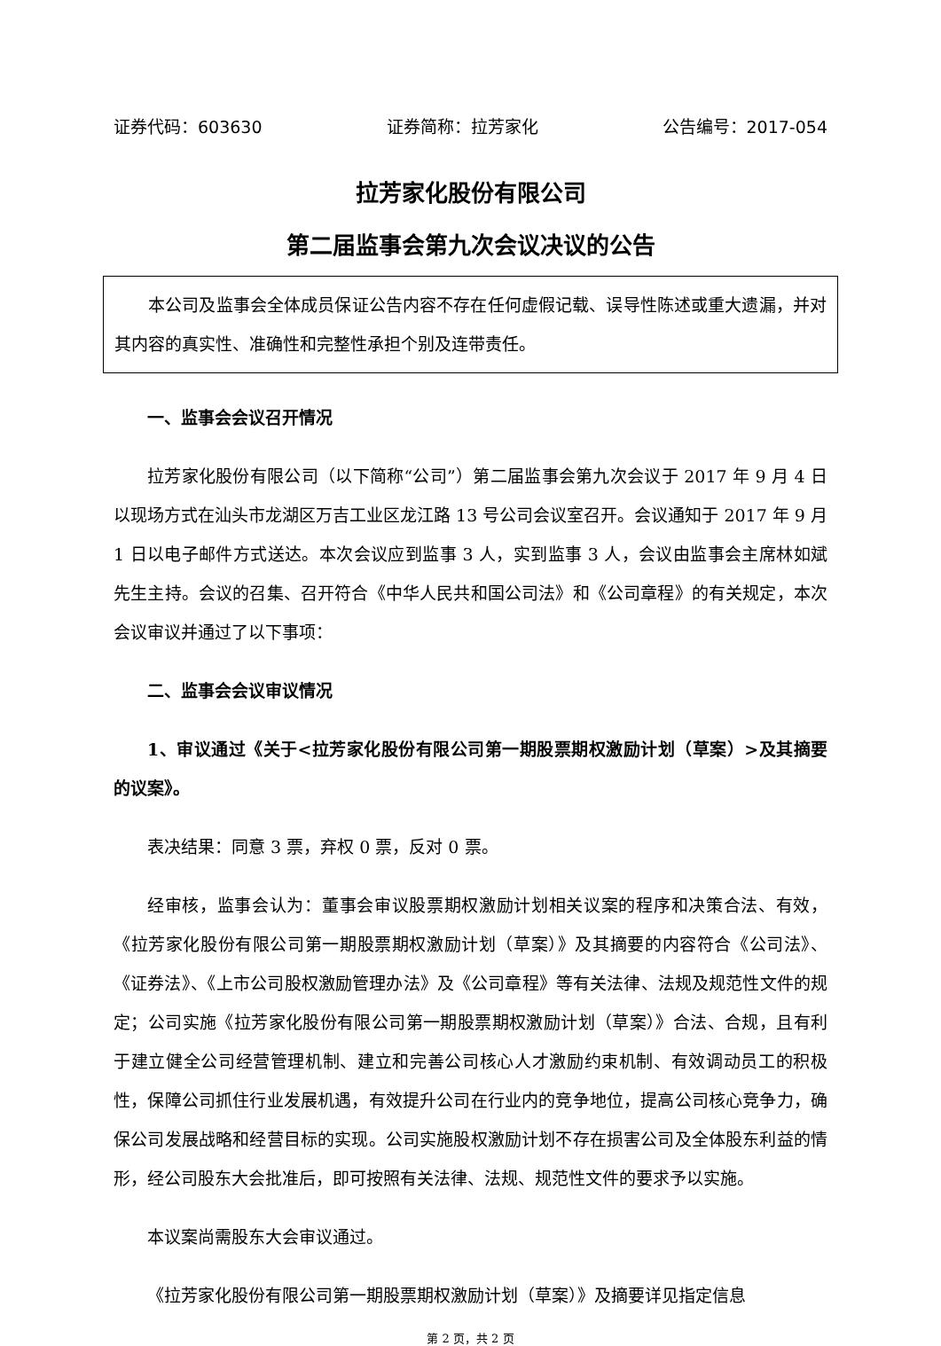证券代码：603630 证券简称：拉芳家化 公告编号：2017-054
拉芳家化股份有限公司
第二届监事会第九次会议决议的公告
本公司及监事会全体成员保证公告内容不存在任何虚假记载、误导性陈述或重大遗漏，并对其内容的真实性、准确性和完整性承担个别及连带责任。
一、监事会会议召开情况
拉芳家化股份有限公司（以下简称“公司”）第二届监事会第九次会议于 2017 年 9 月 4 日以现场方式在汕头市龙湖区万吉工业区龙江路 13 号公司会议室召开。会议通知于 2017 年 9 月 1 日以电子邮件方式送达。本次会议应到监事 3 人，实到监事 3 人，会议由监事会主席林如斌先生主持。会议的召集、召开符合《中华人民共和国公司法》和《公司章程》的有关规定，本次会议审议并通过了以下事项：
二、监事会会议审议情况
1、审议通过《关于<拉芳家化股份有限公司第一期股票期权激励计划（草案）>及其摘要的议案》。
表决结果：同意 3 票，弃权 0 票，反对 0 票。
经审核，监事会认为：董事会审议股票期权激励计划相关议案的程序和决策合法、有效，《拉芳家化股份有限公司第一期股票期权激励计划（草案）》及其摘要的内容符合《公司法》、《证券法》、《上市公司股权激励管理办法》及《公司章程》等有关法律、法规及规范性文件的规定；公司实施《拉芳家化股份有限公司第一期股票期权激励计划（草案）》合法、合规，且有利于建立健全公司经营管理机制、建立和完善公司核心人才激励约束机制、有效调动员工的积极性，保障公司抓住行业发展机遇，有效提升公司在行业内的竞争地位，提高公司核心竞争力，确保公司发展战略和经营目标的实现。公司实施股权激励计划不存在损害公司及全体股东利益的情形，经公司股东大会批准后，即可按照有关法律、法规、规范性文件的要求予以实施。
本议案尚需股东大会审议通过。
《拉芳家化股份有限公司第一期股票期权激励计划（草案）》及摘要详见指定信息
第 2 页，共 2 页